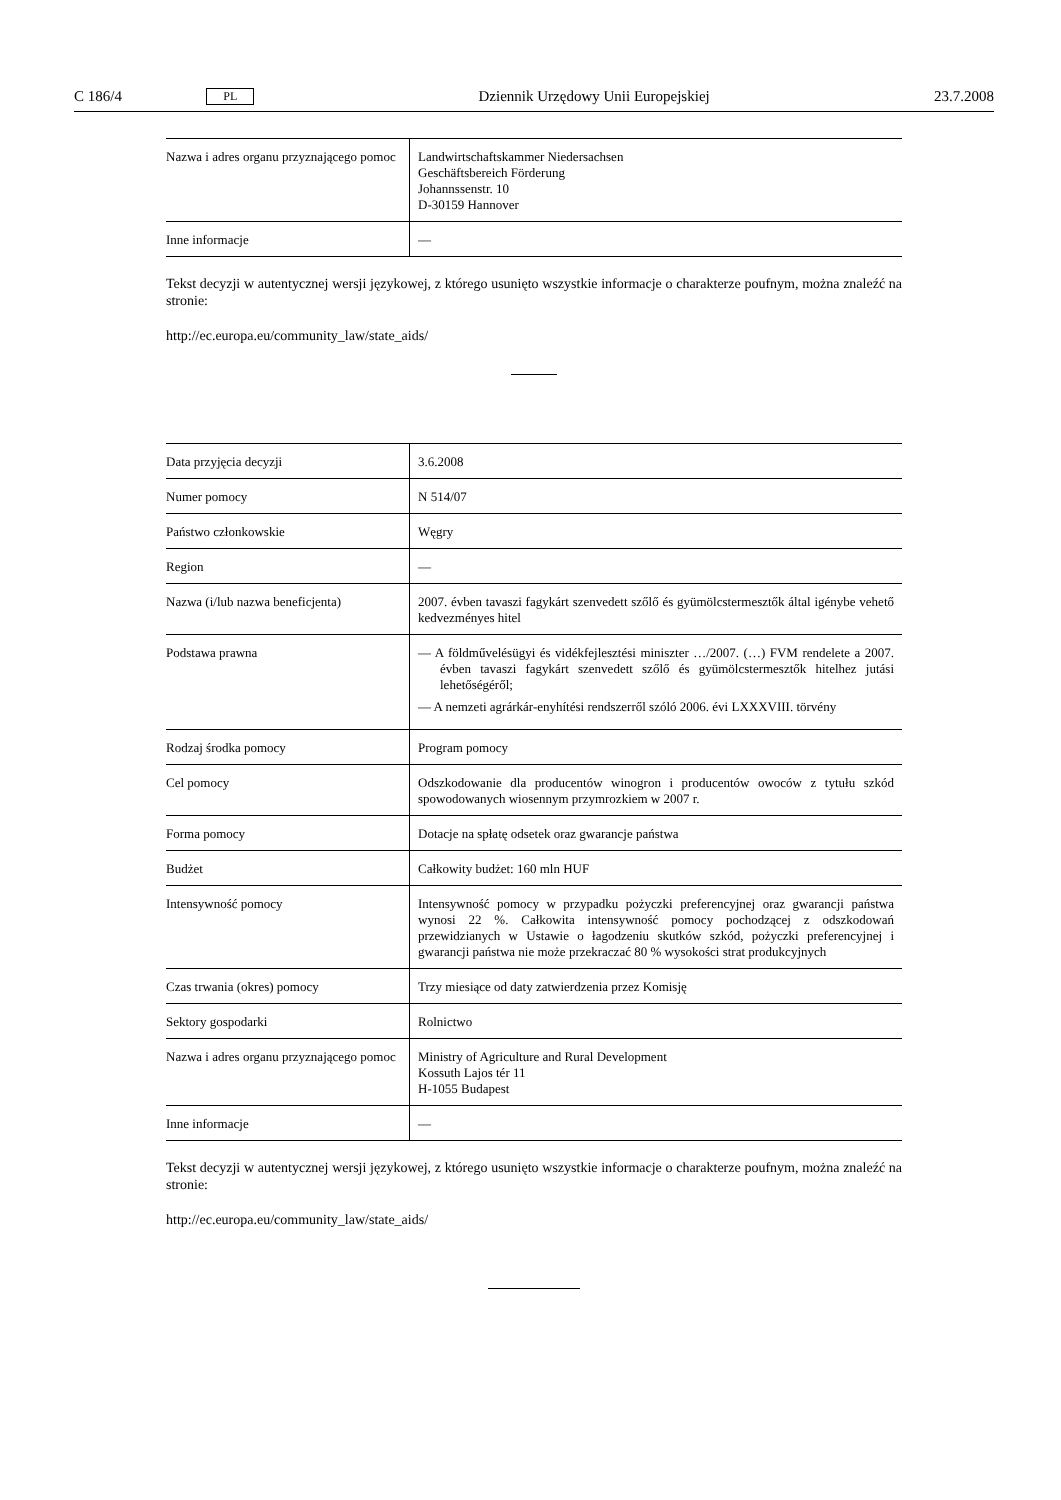C 186/4 PL Dziennik Urzędowy Unii Europejskiej 23.7.2008
| Nazwa i adres organu przyznającego pomoc | Landwirtschaftskammer Niedersachsen Geschäftsbereich Förderung Johannssenstr. 10 D-30159 Hannover |
| Inne informacje | — |
Tekst decyzji w autentycznej wersji językowej, z którego usunięto wszystkie informacje o charakterze poufnym, można znaleźć na stronie:
http://ec.europa.eu/community_law/state_aids/
| Data przyjęcia decyzji | 3.6.2008 |
| Numer pomocy | N 514/07 |
| Państwo członkowskie | Węgry |
| Region | — |
| Nazwa (i/lub nazwa beneficjenta) | 2007. évben tavaszi fagykárt szenvedett szőlő és gyümölcstermesztők által igénybe vehető kedvezményes hitel |
| Podstawa prawna | — A földművelésügyi és vidékfejlesztési miniszter …/2007. (…) FVM rendelete a 2007. évben tavaszi fagykárt szenvedett szőlő és gyümölcstermesztők hitelhez jutási lehetőségéről; — A nemzeti agrárkár-enyhítési rendszerről szóló 2006. évi LXXXVIII. törvény |
| Rodzaj środka pomocy | Program pomocy |
| Cel pomocy | Odszkodowanie dla producentów winogron i producentów owoców z tytułu szkód spowodowanych wiosennym przymrozkiem w 2007 r. |
| Forma pomocy | Dotacje na spłatę odsetek oraz gwarancje państwa |
| Budżet | Całkowity budżet: 160 mln HUF |
| Intensywność pomocy | Intensywność pomocy w przypadku pożyczki preferencyjnej oraz gwarancji państwa wynosi 22 %. Całkowita intensywność pomocy pochodzącej z odszkodowań przewidzianych w Ustawie o łagodzeniu skutków szkód, pożyczki preferencyjnej i gwarancji państwa nie może przekraczać 80 % wysokości strat produkcyjnych |
| Czas trwania (okres) pomocy | Trzy miesiące od daty zatwierdzenia przez Komisję |
| Sektory gospodarki | Rolnictwo |
| Nazwa i adres organu przyznającego pomoc | Ministry of Agriculture and Rural Development Kossuth Lajos tér 11 H-1055 Budapest |
| Inne informacje | — |
Tekst decyzji w autentycznej wersji językowej, z którego usunięto wszystkie informacje o charakterze poufnym, można znaleźć na stronie:
http://ec.europa.eu/community_law/state_aids/